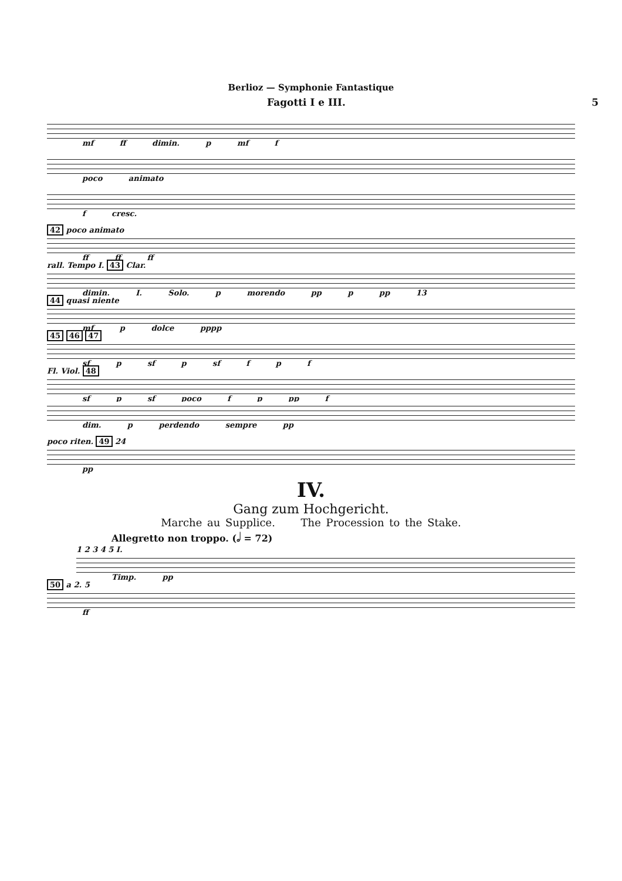Berlioz — Symphonie Fantastique
Fagotti I e III. 5
mf ff dimin. p mf f
poco animato
f cresc.
42 poco animato
ff ff ff
rall. Tempo I. 43 Clar.
dimin. I. Solo. p morendo pp p pp 13
44 quasi niente
mf p dolce pppp
45 46 47
sf p sf p sf f p f
Fl. Viol. 48
sf p sf poco f p pp f
dim. p perdendo sempre pp
poco riten. 49 24
pp
IV.
Gang zum Hochgericht.
Marche au Supplice. The Procession to the Stake.
Allegretto non troppo. (𝅗𝅥 = 72)
1 2 3 4 5 I.
Timp. pp
50 a 2. 5
ff